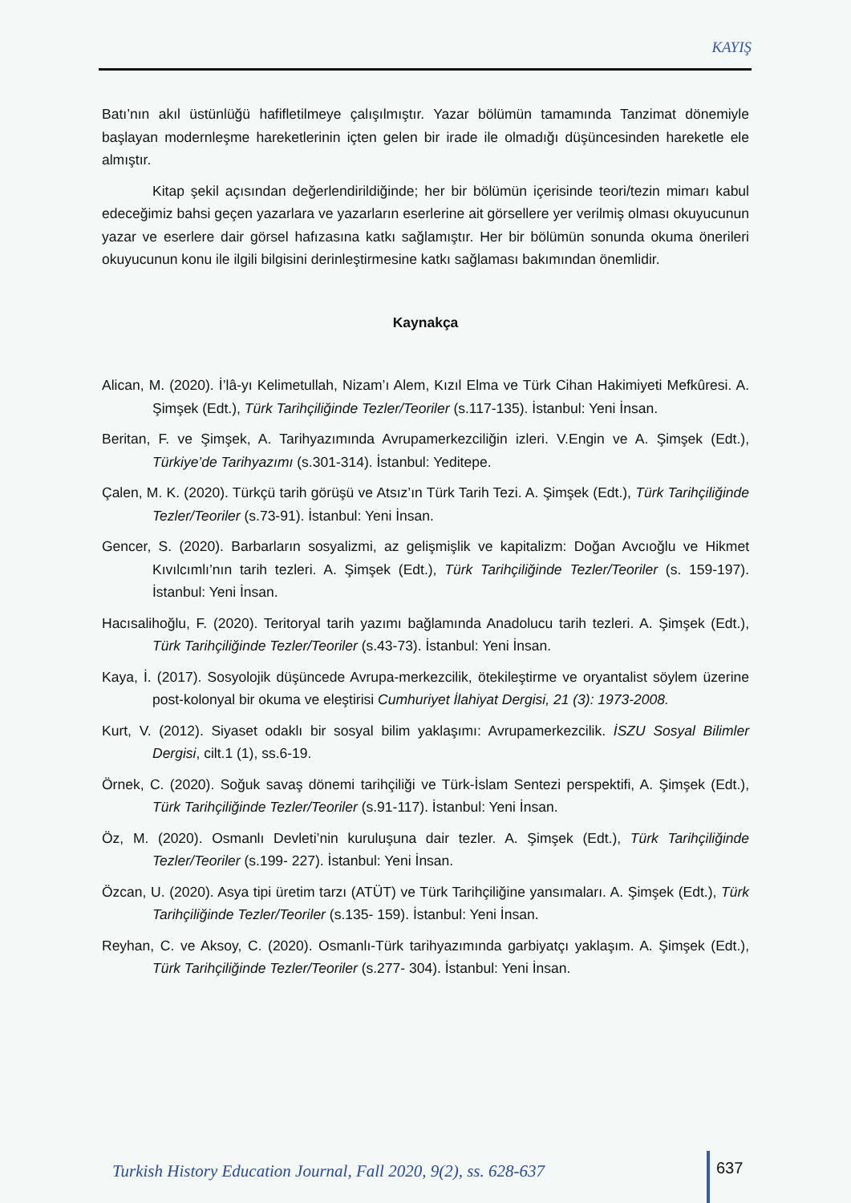KAYIŞ
Batı’nın akıl üstünlüğü hafifletilmeye çalışılmıştır. Yazar bölümün tamamında Tanzimat dönemiyle başlayan modernleşme hareketlerinin içten gelen bir irade ile olmadığı düşüncesinden hareketle ele almıştır.
Kitap şekil açısından değerlendirildiğinde; her bir bölümün içerisinde teori/tezin mimarı kabul edeceğimiz bahsi geçen yazarlara ve yazarların eserlerine ait görsellere yer verilmiş olması okuyucunun yazar ve eserlere dair görsel hafızasına katkı sağlamıştır. Her bir bölümün sonunda okuma önerileri okuyucunun konu ile ilgili bilgisini derinleştirmesine katkı sağlaması bakımından önemlidir.
Kaynakça
Alican, M. (2020). İ’lâ-yı Kelimetullah, Nizam’ı Alem, Kızıl Elma ve Türk Cihan Hakimiyeti Mefkûresi. A. Şimşek (Edt.), Türk Tarihçiliğinde Tezler/Teoriler (s.117-135). İstanbul: Yeni İnsan.
Beritan, F. ve Şimşek, A. Tarihyazımında Avrupamerkezciliğin izleri. V.Engin ve A. Şimşek (Edt.), Türkiye’de Tarihyazımı (s.301-314). İstanbul: Yeditepe.
Çalen, M. K. (2020). Türkçü tarih görüşü ve Atsız’ın Türk Tarih Tezi. A. Şimşek (Edt.), Türk Tarihçiliğinde Tezler/Teoriler (s.73-91). İstanbul: Yeni İnsan.
Gencer, S. (2020). Barbarların sosyalizmi, az gelişmişlik ve kapitalizm: Doğan Avcıoğlu ve Hikmet Kıvılcımlı’nın tarih tezleri. A. Şimşek (Edt.), Türk Tarihçiliğinde Tezler/Teoriler (s. 159-197). İstanbul: Yeni İnsan.
Hacısalihoğlu, F. (2020). Teritoryal tarih yazımı bağlamında Anadolucu tarih tezleri. A. Şimşek (Edt.), Türk Tarihçiliğinde Tezler/Teoriler (s.43-73). İstanbul: Yeni İnsan.
Kaya, İ. (2017). Sosyolojik düşüncede Avrupa-merkezcilik, ötekileştirme ve oryantalist söylem üzerine post-kolonyal bir okuma ve eleştirisi Cumhuriyet İlahiyat Dergisi, 21 (3): 1973-2008.
Kurt, V. (2012). Siyaset odaklı bir sosyal bilim yaklaşımı: Avrupamerkezcilik. İSZU Sosyal Bilimler Dergisi, cilt.1 (1), ss.6-19.
Örnek, C. (2020). Soğuk savaş dönemi tarihçiliği ve Türk-İslam Sentezi perspektifi, A. Şimşek (Edt.), Türk Tarihçiliğinde Tezler/Teoriler (s.91-117). İstanbul: Yeni İnsan.
Öz, M. (2020). Osmanlı Devleti’nin kuruluşuna dair tezler. A. Şimşek (Edt.), Türk Tarihçiliğinde Tezler/Teoriler (s.199- 227). İstanbul: Yeni İnsan.
Özcan, U. (2020). Asya tipi üretim tarzı (ATÜT) ve Türk Tarihçiliğine yansımaları. A. Şimşek (Edt.), Türk Tarihçiliğinde Tezler/Teoriler (s.135- 159). İstanbul: Yeni İnsan.
Reyhan, C. ve Aksoy, C. (2020). Osmanlı-Türk tarihyazımında garbiyatçı yaklaşım. A. Şimşek (Edt.), Türk Tarihçiliğinde Tezler/Teoriler (s.277- 304). İstanbul: Yeni İnsan.
Turkish History Education Journal, Fall 2020, 9(2), ss. 628-637
637